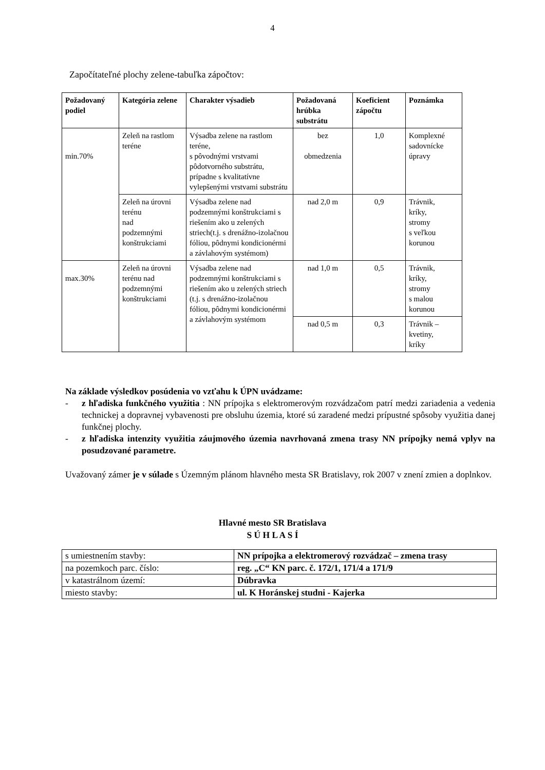4
Započítateľné plochy zelene-tabuľka zápočtov:
| Požadovaný podiel | Kategória zelene | Charakter výsadieb | Požadovaná hrúbka substrátu | Koeficient zápočtu | Poznámka |
| --- | --- | --- | --- | --- | --- |
| min.70% | Zeleň na rastlom teréne | Výsadba zelene na rastlom teréne, s pôvodnými vrstvami pôdotvorného substrátu, prípadne s kvalitatívne vylepšenými vrstvami substrátu | bez obmedzenia | 1,0 | Komplexné sadovnícke úpravy |
| | Zeleň na úrovni terénu nad podzemnými konštrukciami | Výsadba zelene nad podzemnými konštrukciami s riešením ako u zelených striech(t.j. s drenážno-izolačnou fóliou, pôdnymi kondicionérmi a závlahovým systémom) | nad 2,0 m | 0,9 | Trávnik, kríky, stromy s veľkou korunou |
| max.30% | Zeleň na úrovni terénu nad podzemnými konštrukciami | Výsadba zelene nad podzemnými konštrukciami s riešením ako u zelených striech (t.j. s drenážno-izolačnou fóliou, pôdnymi kondicionérmi a závlahovým systémom | nad 1,0 m | 0,5 | Trávnik, kríky, stromy s malou korunou |
| | | | nad 0,5 m | 0,3 | Trávnik – kvetiny, kríky |
Na základe výsledkov posúdenia vo vzťahu k ÚPN uvádzame:
- z hľadiska funkčného využitia : NN prípojka s elektromerovým rozvádzačom patrí medzi zariadenia a vedenia technickej a dopravnej vybavenosti pre obsluhu územia, ktoré sú zaradené medzi prípustné spôsoby využitia danej funkčnej plochy.
- z hľadiska intenzity využitia záujmového územia navrhovaná zmena trasy NN prípojky nemá vplyv na posudzované parametre.
Uvažovaný zámer je v súlade s Územným plánom hlavného mesta SR Bratislavy, rok 2007 v znení zmien a doplnkov.
Hlavné mesto SR Bratislava
S Ú H L A S Í
| s umiestnením stavby: | NN prípojka a elektromerový rozvádzač – zmena trasy |
| na pozemkoch parc. číslo: | reg. „C“ KN parc. č. 172/1, 171/4 a 171/9 |
| v katastrálnom území: | Dúbravka |
| miesto stavby: | ul. K Horánskej studni - Kajerka |